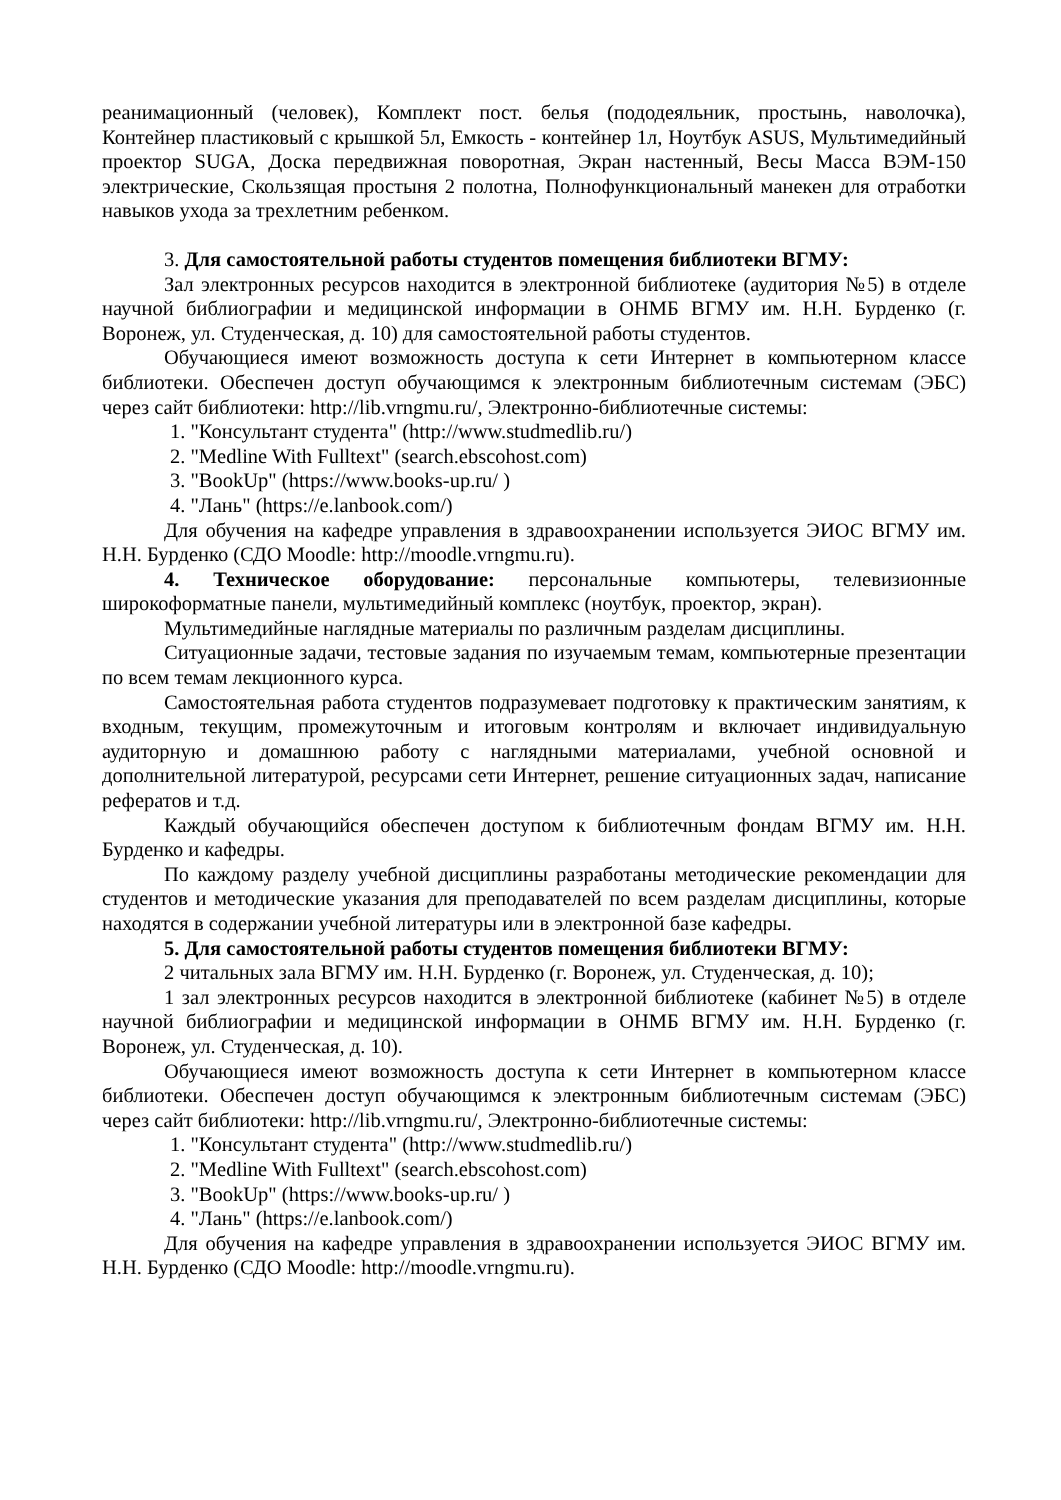реанимационный (человек), Комплект пост. белья (пододеяльник, простынь, наволочка), Контейнер пластиковый с крышкой 5л, Емкость - контейнер 1л, Ноутбук ASUS, Мультимедийный проектор SUGA, Доска передвижная поворотная, Экран настенный, Весы Масса ВЭМ-150 электрические, Скользящая простыня 2 полотна, Полнофункциональный манекен для отработки навыков ухода за трехлетним ребенком.
3. Для самостоятельной работы студентов помещения библиотеки ВГМУ:
Зал электронных ресурсов находится в электронной библиотеке (аудитория №5) в отделе научной библиографии и медицинской информации в ОНМБ ВГМУ им. Н.Н. Бурденко (г. Воронеж, ул. Студенческая, д. 10) для самостоятельной работы студентов.
Обучающиеся имеют возможность доступа к сети Интернет в компьютерном классе библиотеки. Обеспечен доступ обучающимся к электронным библиотечным системам (ЭБС) через сайт библиотеки: http://lib.vrngmu.ru/, Электронно-библиотечные системы:
1. "Консультант студента" (http://www.studmedlib.ru/)
2. "Medline With Fulltext" (search.ebscohost.com)
3. "BookUp" (https://www.books-up.ru/ )
4. "Лань" (https://e.lanbook.com/)
Для обучения на кафедре управления в здравоохранении используется ЭИОС ВГМУ им. Н.Н. Бурденко (СДО Moodle: http://moodle.vrngmu.ru).
4. Техническое оборудование: персональные компьютеры, телевизионные широкоформатные панели, мультимедийный комплекс (ноутбук, проектор, экран).
Мультимедийные наглядные материалы по различным разделам дисциплины.
Ситуационные задачи, тестовые задания по изучаемым темам, компьютерные презентации по всем темам лекционного курса.
Самостоятельная работа студентов подразумевает подготовку к практическим занятиям, к входным, текущим, промежуточным и итоговым контролям и включает индивидуальную аудиторную и домашнюю работу с наглядными материалами, учебной основной и дополнительной литературой, ресурсами сети Интернет, решение ситуационных задач, написание рефератов и т.д.
Каждый обучающийся обеспечен доступом к библиотечным фондам ВГМУ им. Н.Н. Бурденко и кафедры.
По каждому разделу учебной дисциплины разработаны методические рекомендации для студентов и методические указания для преподавателей по всем разделам дисциплины, которые находятся в содержании учебной литературы или в электронной базе кафедры.
5. Для самостоятельной работы студентов помещения библиотеки ВГМУ:
2 читальных зала ВГМУ им. Н.Н. Бурденко (г. Воронеж, ул. Студенческая, д. 10);
1 зал электронных ресурсов находится в электронной библиотеке (кабинет №5) в отделе научной библиографии и медицинской информации в ОНМБ ВГМУ им. Н.Н. Бурденко (г. Воронеж, ул. Студенческая, д. 10).
Обучающиеся имеют возможность доступа к сети Интернет в компьютерном классе библиотеки. Обеспечен доступ обучающимся к электронным библиотечным системам (ЭБС) через сайт библиотеки: http://lib.vrngmu.ru/, Электронно-библиотечные системы:
1. "Консультант студента" (http://www.studmedlib.ru/)
2. "Medline With Fulltext" (search.ebscohost.com)
3. "BookUp" (https://www.books-up.ru/ )
4. "Лань" (https://e.lanbook.com/)
Для обучения на кафедре управления в здравоохранении используется ЭИОС ВГМУ им. Н.Н. Бурденко (СДО Moodle: http://moodle.vrngmu.ru).